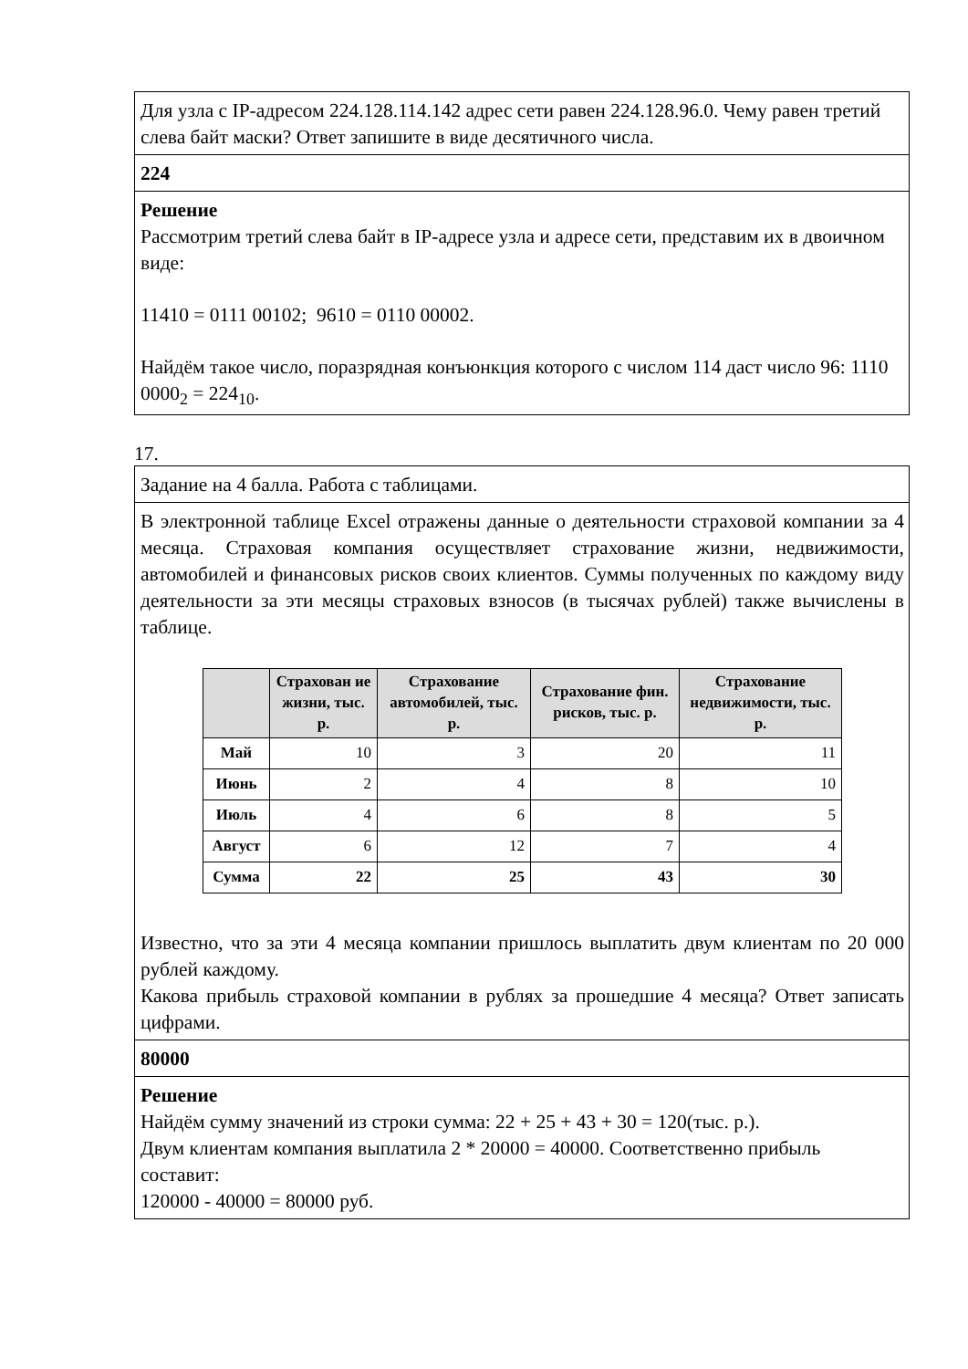Для узла с IP-адресом 224.128.114.142 адрес сети равен 224.128.96.0. Чему равен третий слева байт маски? Ответ запишите в виде десятичного числа.
224
Решение
Рассмотрим третий слева байт в IP-адресе узла и адресе сети, представим их в двоичном виде:
11410 = 0111 00102; 9610 = 0110 00002.
Найдём такое число, поразрядная конъюнкция которого с числом 114 даст число 96: 1110 0000<sub>2</sub> = 224<sub>10</sub>.
17.
Задание на 4 балла. Работа с таблицами.
В электронной таблице Excel отражены данные о деятельности страховой компании за 4 месяца. Страховая компания осуществляет страхование жизни, недвижимости, автомобилей и финансовых рисков своих клиентов. Суммы полученных по каждому виду деятельности за эти месяцы страховых взносов (в тысячах рублей) также вычислены в таблице.
| | Страхован ие жизни, тыс. р. | Страхование автомобилей, тыс. р. | Страхование фин. рисков, тыс. р. | Страхование недвижимости, тыс. р. |
| --- | --- | --- | --- | --- |
| Май | 10 | 3 | 20 | 11 |
| Июнь | 2 | 4 | 8 | 10 |
| Июль | 4 | 6 | 8 | 5 |
| Август | 6 | 12 | 7 | 4 |
| Сумма | 22 | 25 | 43 | 30 |
Известно, что за эти 4 месяца компании пришлось выплатить двум клиентам по 20 000 рублей каждому.
Какова прибыль страховой компании в рублях за прошедшие 4 месяца? Ответ записать цифрами.
80000
Решение
Найдём сумму значений из строки сумма: 22 + 25 + 43 + 30 = 120(тыс. р.).
Двум клиентам компания выплатила 2 * 20000 = 40000. Соответственно прибыль составит:
120000 - 40000 = 80000 руб.